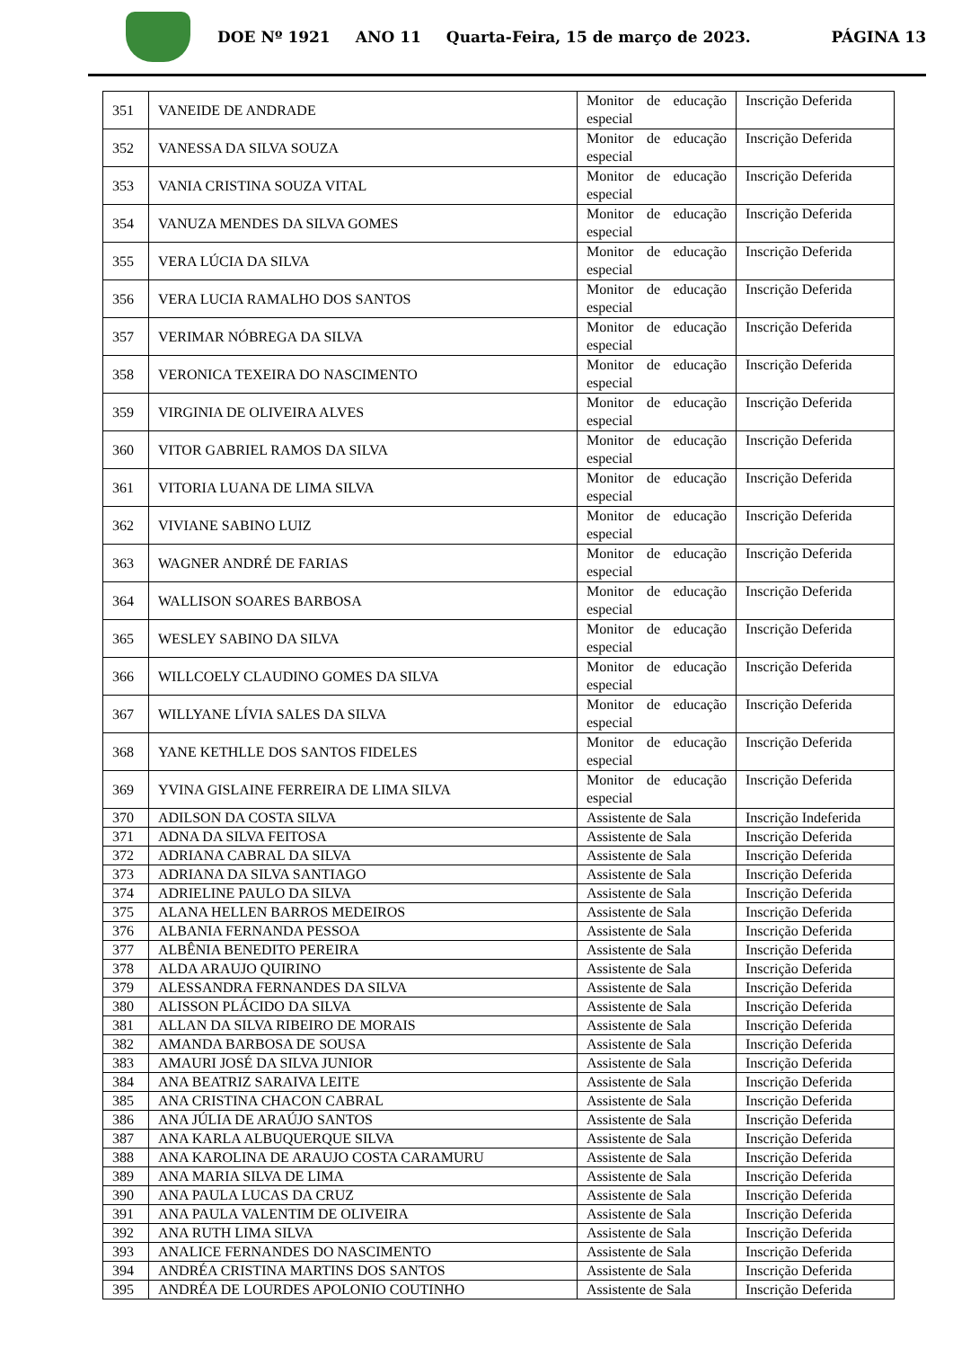DOE Nº 1921 ANO 11 Quarta-Feira, 15 de março de 2023. PÁGINA 13
| 351 | VANEIDE DE ANDRADE | Monitor de educação especial | Inscrição Deferida |
| 352 | VANESSA DA SILVA SOUZA | Monitor de educação especial | Inscrição Deferida |
| 353 | VANIA CRISTINA SOUZA VITAL | Monitor de educação especial | Inscrição Deferida |
| 354 | VANUZA MENDES DA SILVA GOMES | Monitor de educação especial | Inscrição Deferida |
| 355 | VERA LÚCIA DA SILVA | Monitor de educação especial | Inscrição Deferida |
| 356 | VERA LUCIA RAMALHO DOS SANTOS | Monitor de educação especial | Inscrição Deferida |
| 357 | VERIMAR NÓBREGA DA SILVA | Monitor de educação especial | Inscrição Deferida |
| 358 | VERONICA TEXEIRA DO NASCIMENTO | Monitor de educação especial | Inscrição Deferida |
| 359 | VIRGINIA DE OLIVEIRA ALVES | Monitor de educação especial | Inscrição Deferida |
| 360 | VITOR GABRIEL RAMOS DA SILVA | Monitor de educação especial | Inscrição Deferida |
| 361 | VITORIA LUANA DE LIMA SILVA | Monitor de educação especial | Inscrição Deferida |
| 362 | VIVIANE SABINO LUIZ | Monitor de educação especial | Inscrição Deferida |
| 363 | WAGNER ANDRÉ DE FARIAS | Monitor de educação especial | Inscrição Deferida |
| 364 | WALLISON SOARES BARBOSA | Monitor de educação especial | Inscrição Deferida |
| 365 | WESLEY SABINO DA SILVA | Monitor de educação especial | Inscrição Deferida |
| 366 | WILLCOELY CLAUDINO GOMES DA SILVA | Monitor de educação especial | Inscrição Deferida |
| 367 | WILLYANE LÍVIA SALES DA SILVA | Monitor de educação especial | Inscrição Deferida |
| 368 | YANE KETHLLE DOS SANTOS FIDELES | Monitor de educação especial | Inscrição Deferida |
| 369 | YVINA GISLAINE FERREIRA DE LIMA SILVA | Monitor de educação especial | Inscrição Deferida |
| 370 | ADILSON DA COSTA SILVA | Assistente de Sala | Inscrição Indeferida |
| 371 | ADNA DA SILVA FEITOSA | Assistente de Sala | Inscrição Deferida |
| 372 | ADRIANA CABRAL DA SILVA | Assistente de Sala | Inscrição Deferida |
| 373 | ADRIANA DA SILVA SANTIAGO | Assistente de Sala | Inscrição Deferida |
| 374 | ADRIELINE PAULO DA SILVA | Assistente de Sala | Inscrição Deferida |
| 375 | ALANA HELLEN BARROS MEDEIROS | Assistente de Sala | Inscrição Deferida |
| 376 | ALBANIA FERNANDA PESSOA | Assistente de Sala | Inscrição Deferida |
| 377 | ALBÊNIA BENEDITO PEREIRA | Assistente de Sala | Inscrição Deferida |
| 378 | ALDA ARAUJO QUIRINO | Assistente de Sala | Inscrição Deferida |
| 379 | ALESSANDRA FERNANDES DA SILVA | Assistente de Sala | Inscrição Deferida |
| 380 | ALISSON PLÁCIDO DA SILVA | Assistente de Sala | Inscrição Deferida |
| 381 | ALLAN DA SILVA RIBEIRO DE MORAIS | Assistente de Sala | Inscrição Deferida |
| 382 | AMANDA BARBOSA DE SOUSA | Assistente de Sala | Inscrição Deferida |
| 383 | AMAURI JOSÉ DA SILVA JUNIOR | Assistente de Sala | Inscrição Deferida |
| 384 | ANA BEATRIZ SARAIVA LEITE | Assistente de Sala | Inscrição Deferida |
| 385 | ANA CRISTINA CHACON CABRAL | Assistente de Sala | Inscrição Deferida |
| 386 | ANA JÚLIA DE ARAÚJO SANTOS | Assistente de Sala | Inscrição Deferida |
| 387 | ANA KARLA ALBUQUERQUE SILVA | Assistente de Sala | Inscrição Deferida |
| 388 | ANA KAROLINA DE ARAUJO COSTA CARAMURU | Assistente de Sala | Inscrição Deferida |
| 389 | ANA MARIA SILVA DE LIMA | Assistente de Sala | Inscrição Deferida |
| 390 | ANA PAULA LUCAS DA CRUZ | Assistente de Sala | Inscrição Deferida |
| 391 | ANA PAULA VALENTIM DE OLIVEIRA | Assistente de Sala | Inscrição Deferida |
| 392 | ANA RUTH LIMA SILVA | Assistente de Sala | Inscrição Deferida |
| 393 | ANALICE FERNANDES DO NASCIMENTO | Assistente de Sala | Inscrição Deferida |
| 394 | ANDRÉA CRISTINA MARTINS DOS SANTOS | Assistente de Sala | Inscrição Deferida |
| 395 | ANDRÉA DE LOURDES APOLONIO COUTINHO | Assistente de Sala | Inscrição Deferida |